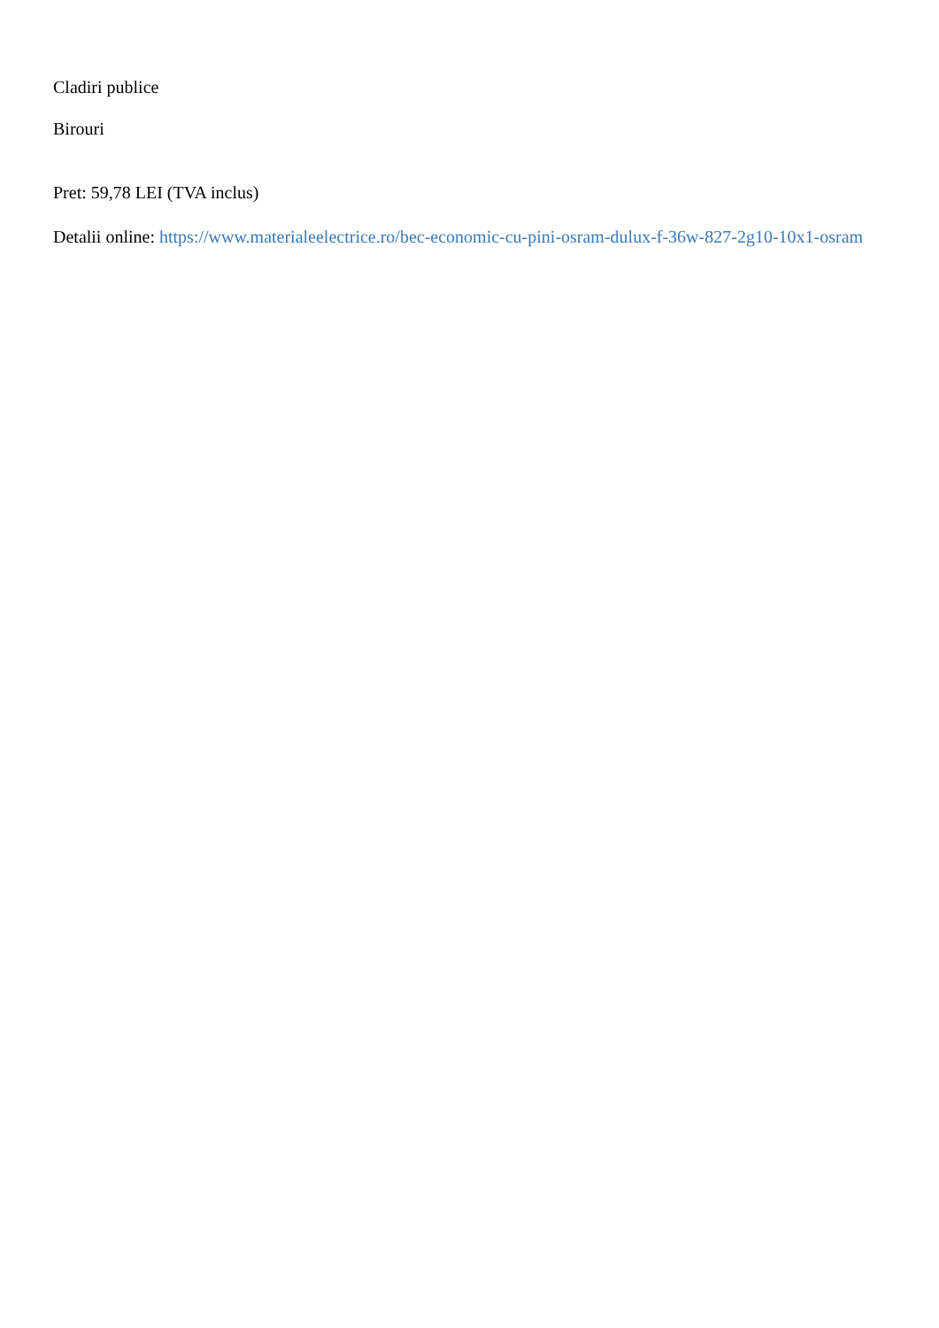Cladiri publice
Birouri
Pret: 59,78 LEI (TVA inclus)
Detalii online: https://www.materialeelectrice.ro/bec-economic-cu-pini-osram-dulux-f-36w-827-2g10-10x1-osram